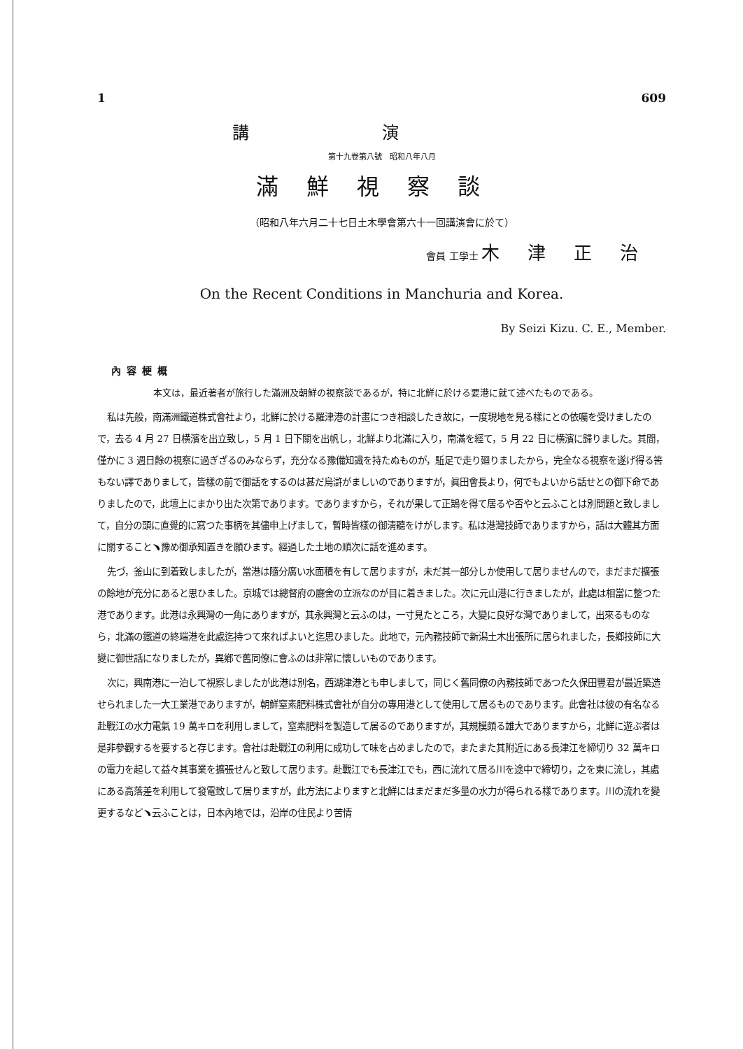1 609
講演
第十九卷第八號　昭和八年八月
滿鮮視察談
（昭和八年六月二十七日土木學會第六十一回講演會に於て）
會員 工學士 木津正治
On the Recent Conditions in Manchuria and Korea.
By Seizi Kizu. C. E., Member.
內容梗概
本文は，最近著者が旅行した滿洲及朝鮮の視察談であるが，特に北鮮に於ける要港に就て述べたものである。
私は先般，南滿洲鐵道株式會社より，北鮮に於ける羅津港の計畫につき相談したき故に，一度現地を見る樣にとの依囑を受けましたので，去る 4 月 27 日横濱を出立致し，5 月 1 日下關を出帆し，北鮮より北滿に入り，南滿を經て，5 月 22 日に横濱に歸りました。其間，僅かに 3 週日餘の視察に過ぎざるのみならず，充分なる豫備知識を持たぬものが，駈足で走り廻りましたから，完全なる視察を遂げ得る筈もない譯でありまして，皆樣の前で御話をするのは甚だ烏滸がましいのでありますが，眞田會長より，何でもよいから話せとの御下命でありましたので，此壇上にまかり出た次第であります。でありますから，それが果して正鵠を得て居るや否やと云ふことは別問題と致しまして，自分の頭に直覺的に寫つた事柄を其儘申上げまして，暫時皆樣の御淸聽をけがします。私は港灣技師でありますから，話は大體其方面に關すること﹅豫め御承知置きを願ひます。經過した土地の順次に話を進めます。
先づ，釜山に到着致しましたが，當港は隨分廣い水面積を有して居りますが，未だ其一部分しか使用して居りませんので，まだまだ擴張の餘地が充分にあると思ひました。京城では總督府の廳舍の立派なのが目に着きました。次に元山港に行きましたが，此處は相當に整つた港であります。此港は永興灣の一角にありますが，其永興灣と云ふのは，一寸見たところ，大變に良好な灣でありまして，出來るものなら，北滿の鐵道の終端港を此處迄持つて來ればよいと迄思ひました。此地で，元內務技師で新潟土木出張所に居られました，長鄕技師に大變に御世話になりましたが，異鄕で舊同僚に會ふのは非常に懷しいものであります。
次に，興南港に一泊して視察しましたが此港は別名，西湖津港とも申しまして，同じく舊同僚の內務技師であつた久保田豐君が最近築造せられました一大工業港でありますが，朝鮮窒素肥料株式會社が自分の專用港として使用して居るものであります。此會社は彼の有名なる赴戰江の水力電氣 19 萬キロを利用しまして，窒素肥料を製造して居るのでありますが，其規模頗る雄大でありますから，北鮮に遊ぶ者は是非參觀するを要すると存じます。會社は赴戰江の利用に成功して味を占めましたので，またまた其附近にある長津江を締切り 32 萬キロの電力を起して益々其事業を擴張せんと致して居ります。赴戰江でも長津江でも，西に流れて居る川を途中で締切り，之を東に流し，其處にある高落差を利用して發電致して居りますが，此方法によりますと北鮮にはまだまだ多量の水力が得られる樣であります。川の流れを變更するなど﹅云ふことは，日本內地では，沿岸の住民より苦情